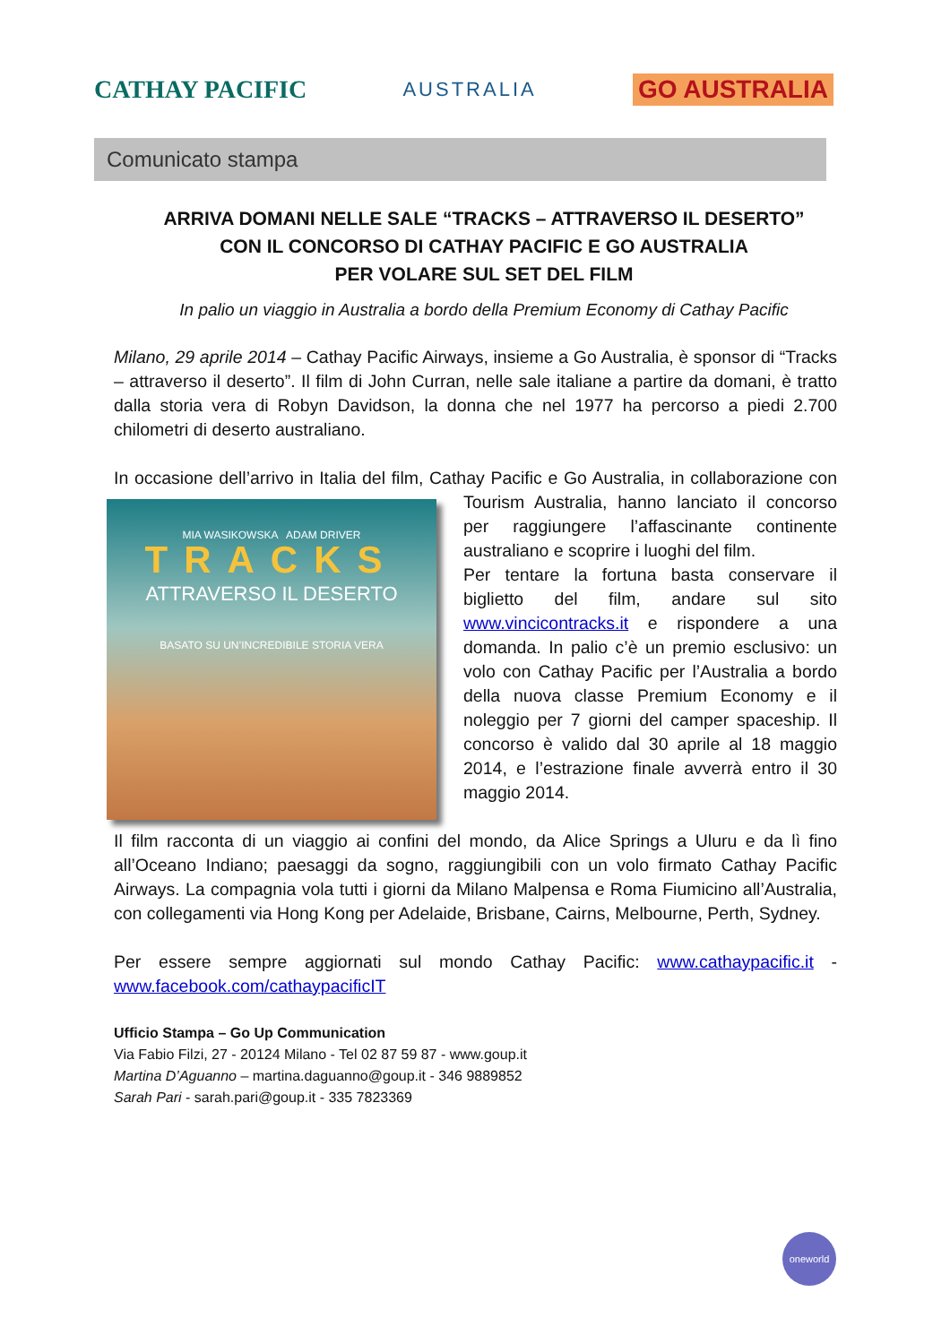CATHAY PACIFIC AUSTRALIA GO AUSTRALIA
Comunicato stampa
ARRIVA DOMANI NELLE SALE “TRACKS – ATTRAVERSO IL DESERTO”
CON IL CONCORSO DI CATHAY PACIFIC E GO AUSTRALIA
PER VOLARE SUL SET DEL FILM
In palio un viaggio in Australia a bordo della Premium Economy di Cathay Pacific
Milano, 29 aprile 2014 – Cathay Pacific Airways, insieme a Go Australia, è sponsor di “Tracks – attraverso il deserto”. Il film di John Curran, nelle sale italiane a partire da domani, è tratto dalla storia vera di Robyn Davidson, la donna che nel 1977 ha percorso a piedi 2.700 chilometri di deserto australiano.
In occasione dell’arrivo in Italia del film, Cathay Pacific e Go Australia, in
MIA WASIKOWSKA ADAM DRIVER
TRACKS
ATTRAVERSO IL DESERTO
BASATO SU UN’INCREDIBILE STORIA VERA collaborazione con Tourism Australia, hanno lanciato il concorso per raggiungere l’affascinante continente australiano e scoprire i luoghi del film.
Per tentare la fortuna basta conservare il biglietto del film, andare sul sito www.vincicontracks.it e rispondere a una domanda. In palio c’è un premio esclusivo: un volo con Cathay Pacific per l’Australia a bordo della nuova classe Premium Economy e il noleggio per 7 giorni del camper spaceship. Il concorso è valido dal 30 aprile al 18 maggio 2014, e l’estrazione finale avverrà entro il 30 maggio 2014.
Il film racconta di un viaggio ai confini del mondo, da Alice Springs a Uluru e da lì fino all’Oceano Indiano; paesaggi da sogno, raggiungibili con un volo firmato Cathay Pacific Airways. La compagnia vola tutti i giorni da Milano Malpensa e Roma Fiumicino all’Australia, con collegamenti via Hong Kong per Adelaide, Brisbane, Cairns, Melbourne, Perth, Sydney.
Per essere sempre aggiornati sul mondo Cathay Pacific: www.cathaypacific.it - www.facebook.com/cathaypacificIT
Ufficio Stampa – Go Up Communication
Via Fabio Filzi, 27 - 20124 Milano - Tel 02 87 59 87 - www.goup.it
Martina D’Aguanno – martina.daguanno@goup.it - 346 9889852
Sarah Pari - sarah.pari@goup.it - 335 7823369
oneworld